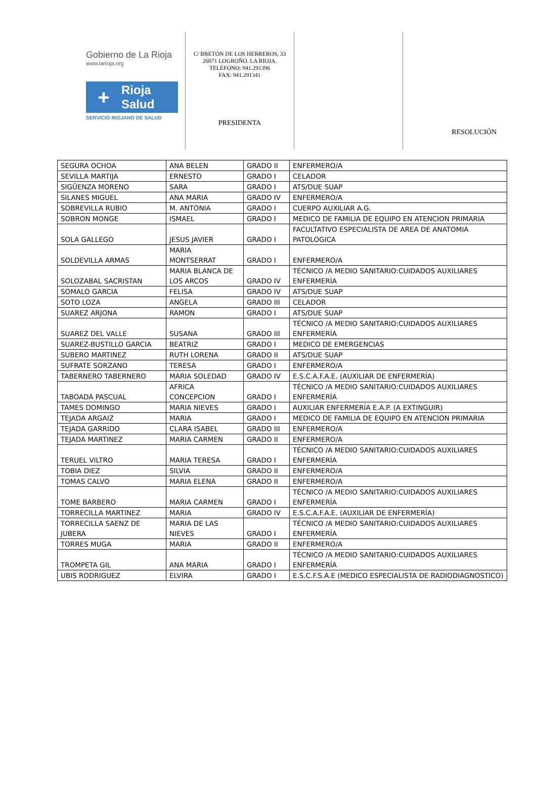Gobierno de La Rioja
www.larioja.org
+ Rioja
Salud
SERVICIO RIOJANO DE SALUD
C/ BRETÓN DE LOS HERREROS, 33
26071 LOGROÑO. LA RIOJA.
TELÉFONO: 941.291396
FAX: 941.291341
PRESIDENTA
RESOLUCIÓN
| SEGURA OCHOA | ANA BELEN | GRADO II | ENFERMERO/A |
| SEVILLA MARTIJA | ERNESTO | GRADO I | CELADOR |
| SIGÜENZA MORENO | SARA | GRADO I | ATS/DUE SUAP |
| SILANES MIGUEL | ANA MARIA | GRADO IV | ENFERMERO/A |
| SOBREVILLA RUBIO | M. ANTONIA | GRADO I | CUERPO AUXILIAR A.G. |
| SOBRON MONGE | ISMAEL | GRADO I | MEDICO DE FAMILIA DE EQUIPO EN ATENCION PRIMARIA |
| SOLA GALLEGO | JESUS JAVIER | GRADO I | FACULTATIVO ESPECIALISTA DE AREA DE ANATOMIA PATOLOGICA |
| SOLDEVILLA ARMAS | MARIA MONTSERRAT | GRADO I | ENFERMERO/A |
| SOLOZABAL SACRISTAN | MARIA BLANCA DE LOS ARCOS | GRADO IV | TÉCNICO /A MEDIO SANITARIO:CUIDADOS AUXILIARES ENFERMERÍA |
| SOMALO GARCIA | FELISA | GRADO IV | ATS/DUE SUAP |
| SOTO LOZA | ANGELA | GRADO III | CELADOR |
| SUAREZ ARJONA | RAMON | GRADO I | ATS/DUE SUAP |
| SUAREZ DEL VALLE | SUSANA | GRADO III | TÉCNICO /A MEDIO SANITARIO:CUIDADOS AUXILIARES ENFERMERÍA |
| SUAREZ-BUSTILLO GARCIA | BEATRIZ | GRADO I | MEDICO DE EMERGENCIAS |
| SUBERO MARTINEZ | RUTH LORENA | GRADO II | ATS/DUE SUAP |
| SUFRATE SORZANO | TERESA | GRADO I | ENFERMERO/A |
| TABERNERO TABERNERO | MARIA SOLEDAD | GRADO IV | E.S.C.A.F.A.E. (AUXILIAR DE ENFERMERÍA) |
| TABOADA PASCUAL | AFRICA CONCEPCION | GRADO I | TÉCNICO /A MEDIO SANITARIO:CUIDADOS AUXILIARES ENFERMERÍA |
| TAMES DOMINGO | MARIA NIEVES | GRADO I | AUXILIAR ENFERMERÍA E.A.P. (A EXTINGUIR) |
| TEJADA ARGAIZ | MARIA | GRADO I | MEDICO DE FAMILIA DE EQUIPO EN ATENCION PRIMARIA |
| TEJADA GARRIDO | CLARA ISABEL | GRADO III | ENFERMERO/A |
| TEJADA MARTINEZ | MARIA CARMEN | GRADO II | ENFERMERO/A |
| TERUEL VILTRO | MARIA TERESA | GRADO I | TÉCNICO /A MEDIO SANITARIO:CUIDADOS AUXILIARES ENFERMERÍA |
| TOBIA DIEZ | SILVIA | GRADO II | ENFERMERO/A |
| TOMAS CALVO | MARIA ELENA | GRADO II | ENFERMERO/A |
| TOME BARBERO | MARIA CARMEN | GRADO I | TÉCNICO /A MEDIO SANITARIO:CUIDADOS AUXILIARES ENFERMERÍA |
| TORRECILLA MARTINEZ | MARIA | GRADO IV | E.S.C.A.F.A.E. (AUXILIAR DE ENFERMERÍA) |
| TORRECILLA SAENZ DE JUBERA | MARIA DE LAS NIEVES | GRADO I | TÉCNICO /A MEDIO SANITARIO:CUIDADOS AUXILIARES ENFERMERÍA |
| TORRES MUGA | MARIA | GRADO II | ENFERMERO/A |
| TROMPETA GIL | ANA MARIA | GRADO I | TÉCNICO /A MEDIO SANITARIO:CUIDADOS AUXILIARES ENFERMERÍA |
| UBIS RODRIGUEZ | ELVIRA | GRADO I | E.S.C.F.S.A.E (MEDICO ESPECIALISTA DE RADIODIAGNOSTICO) |